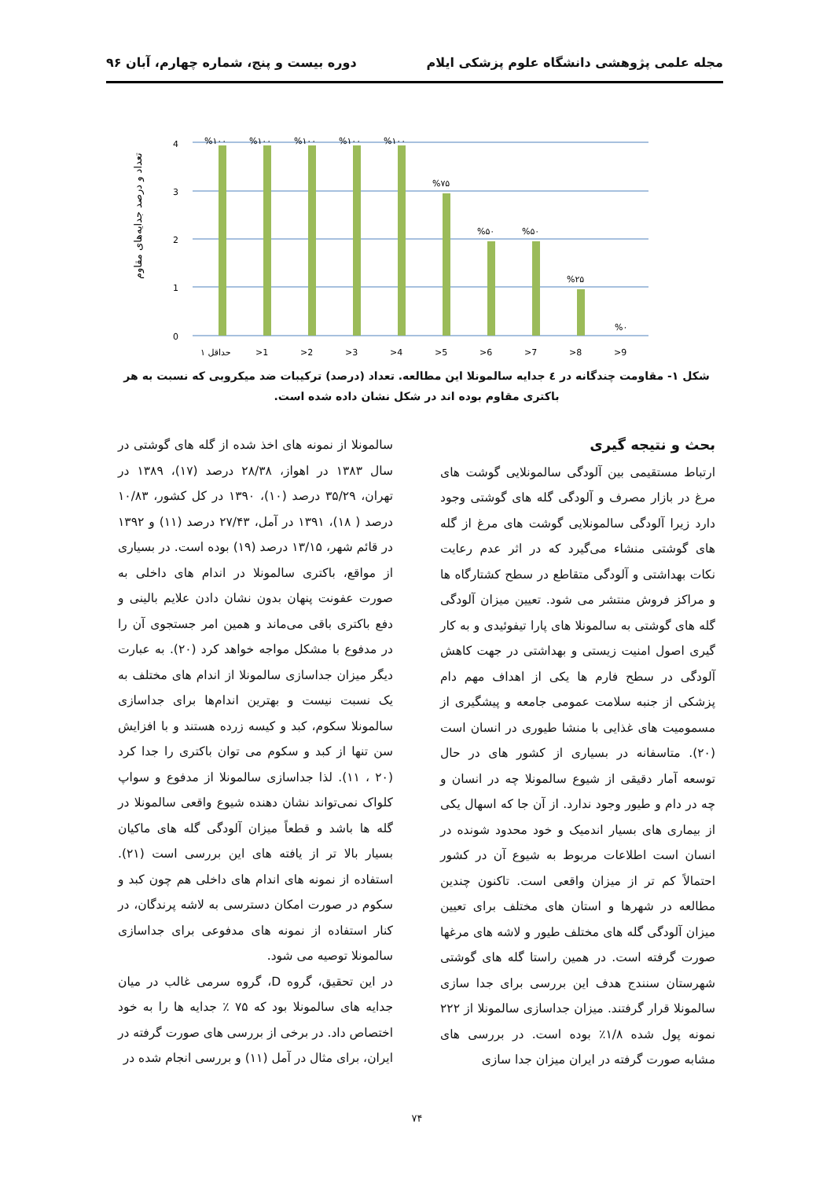مجله علمی پژوهشی دانشگاه علوم پزشکی ایلام دوره بیست و پنج، شماره چهارم، آبان ۹۶
تعداد و درصد جدایه‌های مقاوم
4
3
2
1
0
%۱۰۰
%۱۰۰
%۱۰۰
%۱۰۰
%۱۰۰
%۷۵
%۵۰
%۵۰
%۲۵
%۰
حداقل ۱
>1
>2
>3
>4
>5
>6
>7
>8
>9
شکل ۱- مقاومت چندگانه در ٤ جدایه سالمونلا این مطالعه. تعداد (درصد) ترکیبات ضد میکروبی که نسبت به هر باکتری مقاوم بوده اند در شکل نشان داده شده است.
بحث و نتیجه گیری
ارتباط مستقیمی بین آلودگی سالمونلایی گوشت های مرغ در بازار مصرف و آلودگی گله های گوشتی وجود دارد زیرا آلودگی سالمونلایی گوشت های مرغ از گله های گوشتی منشاء می‌گیرد که در اثر عدم رعایت نکات بهداشتی و آلودگی متقاطع در سطح کشتارگاه ها و مراکز فروش منتشر می شود. تعیین میزان آلودگی گله های گوشتی به سالمونلا های پارا تیفوئیدی و به کار گیری اصول امنیت زیستی و بهداشتی در جهت کاهش آلودگی در سطح فارم ها یکی از اهداف مهم دام پزشکی از جنبه سلامت عمومی جامعه و پیشگیری از مسمومیت های غذایی با منشا طیوری در انسان است (۲۰). متاسفانه در بسیاری از کشور های در حال توسعه آمار دقیقی از شیوع سالمونلا چه در انسان و چه در دام و طیور وجود ندارد. از آن جا که اسهال یکی از بیماری های بسیار اندمیک و خود محدود شونده در انسان است اطلاعات مربوط به شیوع آن در کشور احتمالاً کم تر از میزان واقعی است. تاکنون چندین مطالعه در شهرها و استان های مختلف برای تعیین میزان آلودگی گله های مختلف طیور و لاشه های مرغها صورت گرفته است. در همین راستا گله های گوشتی شهرستان سنندج هدف این بررسی برای جدا سازی سالمونلا قرار گرفتند. میزان جداسازی سالمونلا از ۲۲۲ نمونه پول شده ۱/۸٪ بوده است. در بررسی های مشابه صورت گرفته در ایران میزان جدا سازی
سالمونلا از نمونه های اخذ شده از گله های گوشتی در سال ۱۳۸۳ در اهواز، ۲۸/۳۸ درصد (۱۷)، ۱۳۸۹ در تهران، ۳۵/۲۹ درصد (۱۰)، ۱۳۹۰ در کل کشور، ۱۰/۸۳ درصد ( ۱۸)، ۱۳۹۱ در آمل، ۲۷/۴۳ درصد (۱۱) و ۱۳۹۲ در قائم شهر، ۱۳/۱۵ درصد (۱۹) بوده است. در بسیاری از مواقع، باکتری سالمونلا در اندام های داخلی به صورت عفونت پنهان بدون نشان دادن علایم بالینی و دفع باکتری باقی می‌ماند و همین امر جستجوی آن را در مدفوع با مشکل مواجه خواهد کرد (۲۰). به عبارت دیگر میزان جداسازی سالمونلا از اندام های مختلف به یک نسبت نیست و بهترین اندام‌ها برای جداسازی سالمونلا سکوم، کبد و کیسه زرده هستند و با افزایش سن تنها از کبد و سکوم می توان باکتری را جدا کرد (۲۰ ، ۱۱). لذا جداسازی سالمونلا از مدفوع و سواپ کلواک نمی‌تواند نشان دهنده شیوع واقعی سالمونلا در گله ها باشد و قطعاً میزان آلودگی گله های ماکیان بسیار بالا تر از یافته های این بررسی است (۲۱). استفاده از نمونه های اندام های داخلی هم چون کبد و سکوم در صورت امکان دسترسی به لاشه پرندگان، در کنار استفاده از نمونه های مدفوعی برای جداسازی سالمونلا توصیه می شود.
در این تحقیق، گروه D، گروه سرمی غالب در میان جدایه های سالمونلا بود که ۷۵ ٪ جدایه ها را به خود اختصاص داد. در برخی از بررسی های صورت گرفته در ایران، برای مثال در آمل (۱۱) و بررسی انجام شده در
۷۴